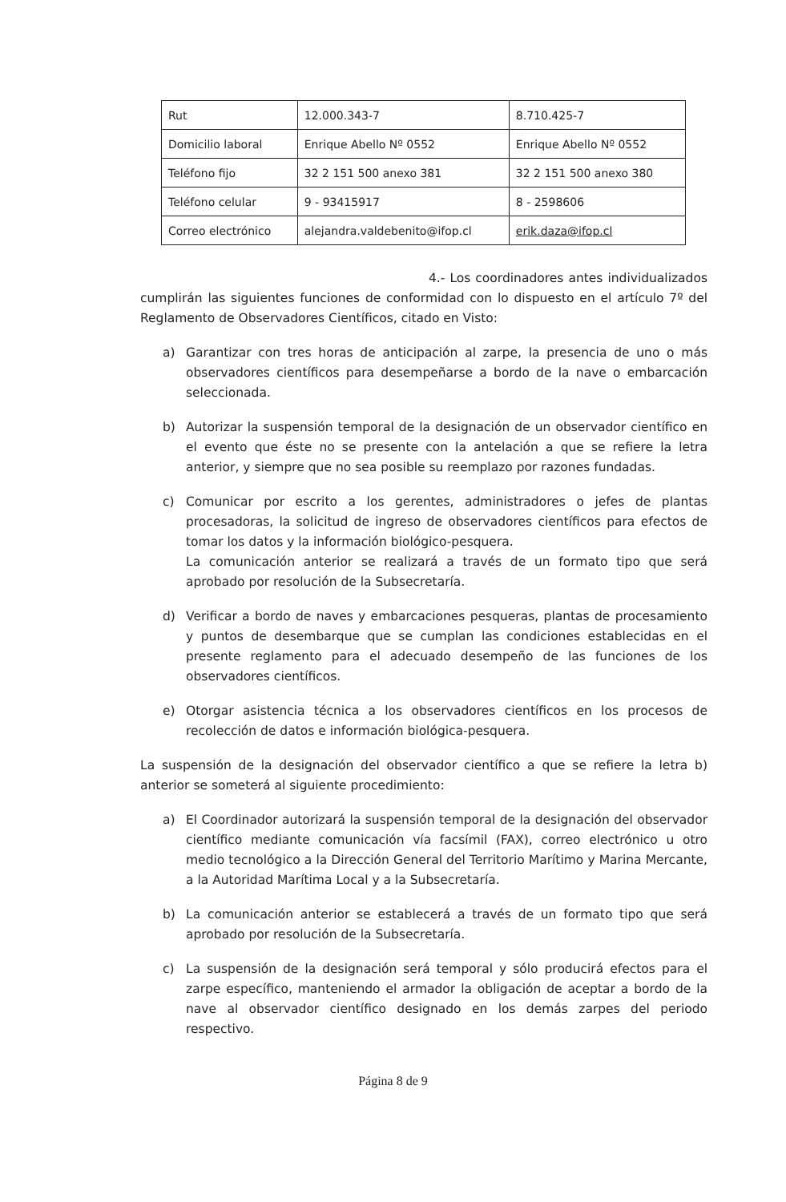| Rut | 12.000.343-7 | 8.710.425-7 |
| Domicilio laboral | Enrique Abello Nº 0552 | Enrique Abello Nº 0552 |
| Teléfono fijo | 32 2 151 500 anexo 381 | 32 2 151 500 anexo 380 |
| Teléfono celular | 9 - 93415917 | 8 - 2598606 |
| Correo electrónico | alejandra.valdebenito@ifop.cl | erik.daza@ifop.cl |
4.- Los coordinadores antes individualizados cumplirán las siguientes funciones de conformidad con lo dispuesto en el artículo 7º del Reglamento de Observadores Científicos, citado en Visto:
a) Garantizar con tres horas de anticipación al zarpe, la presencia de uno o más observadores científicos para desempeñarse a bordo de la nave o embarcación seleccionada.
b) Autorizar la suspensión temporal de la designación de un observador científico en el evento que éste no se presente con la antelación a que se refiere la letra anterior, y siempre que no sea posible su reemplazo por razones fundadas.
c) Comunicar por escrito a los gerentes, administradores o jefes de plantas procesadoras, la solicitud de ingreso de observadores científicos para efectos de tomar los datos y la información biológico-pesquera.
La comunicación anterior se realizará a través de un formato tipo que será aprobado por resolución de la Subsecretaría.
d) Verificar a bordo de naves y embarcaciones pesqueras, plantas de procesamiento y puntos de desembarque que se cumplan las condiciones establecidas en el presente reglamento para el adecuado desempeño de las funciones de los observadores científicos.
e) Otorgar asistencia técnica a los observadores científicos en los procesos de recolección de datos e información biológica-pesquera.
La suspensión de la designación del observador científico a que se refiere la letra b) anterior se someterá al siguiente procedimiento:
a) El Coordinador autorizará la suspensión temporal de la designación del observador científico mediante comunicación vía facsímil (FAX), correo electrónico u otro medio tecnológico a la Dirección General del Territorio Marítimo y Marina Mercante, a la Autoridad Marítima Local y a la Subsecretaría.
b) La comunicación anterior se establecerá a través de un formato tipo que será aprobado por resolución de la Subsecretaría.
c) La suspensión de la designación será temporal y sólo producirá efectos para el zarpe específico, manteniendo el armador la obligación de aceptar a bordo de la nave al observador científico designado en los demás zarpes del periodo respectivo.
Página 8 de 9